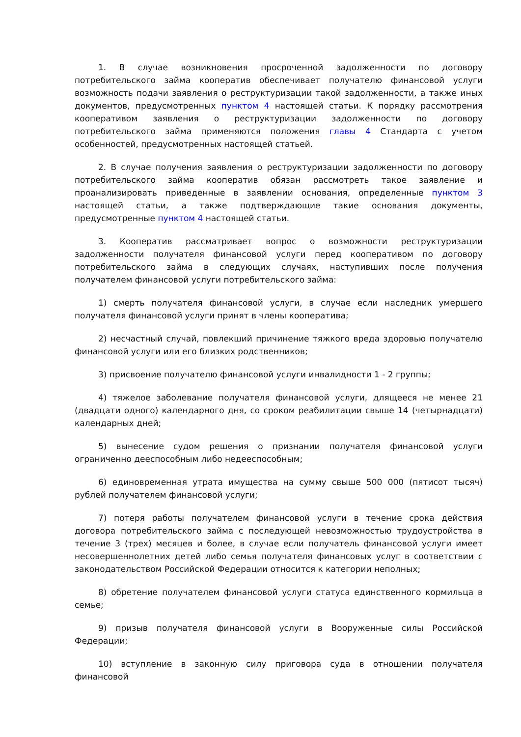1. В случае возникновения просроченной задолженности по договору потребительского займа кооператив обеспечивает получателю финансовой услуги возможность подачи заявления о реструктуризации такой задолженности, а также иных документов, предусмотренных пунктом 4 настоящей статьи. К порядку рассмотрения кооперативом заявления о реструктуризации задолженности по договору потребительского займа применяются положения главы 4 Стандарта с учетом особенностей, предусмотренных настоящей статьей.
2. В случае получения заявления о реструктуризации задолженности по договору потребительского займа кооператив обязан рассмотреть такое заявление и проанализировать приведенные в заявлении основания, определенные пунктом 3 настоящей статьи, а также подтверждающие такие основания документы, предусмотренные пунктом 4 настоящей статьи.
3. Кооператив рассматривает вопрос о возможности реструктуризации задолженности получателя финансовой услуги перед кооперативом по договору потребительского займа в следующих случаях, наступивших после получения получателем финансовой услуги потребительского займа:
1) смерть получателя финансовой услуги, в случае если наследник умершего получателя финансовой услуги принят в члены кооператива;
2) несчастный случай, повлекший причинение тяжкого вреда здоровью получателю финансовой услуги или его близких родственников;
3) присвоение получателю финансовой услуги инвалидности 1 - 2 группы;
4) тяжелое заболевание получателя финансовой услуги, длящееся не менее 21 (двадцати одного) календарного дня, со сроком реабилитации свыше 14 (четырнадцати) календарных дней;
5) вынесение судом решения о признании получателя финансовой услуги ограниченно дееспособным либо недееспособным;
6) единовременная утрата имущества на сумму свыше 500 000 (пятисот тысяч) рублей получателем финансовой услуги;
7) потеря работы получателем финансовой услуги в течение срока действия договора потребительского займа с последующей невозможностью трудоустройства в течение 3 (трех) месяцев и более, в случае если получатель финансовой услуги имеет несовершеннолетних детей либо семья получателя финансовых услуг в соответствии с законодательством Российской Федерации относится к категории неполных;
8) обретение получателем финансовой услуги статуса единственного кормильца в семье;
9) призыв получателя финансовой услуги в Вооруженные силы Российской Федерации;
10) вступление в законную силу приговора суда в отношении получателя финансовой